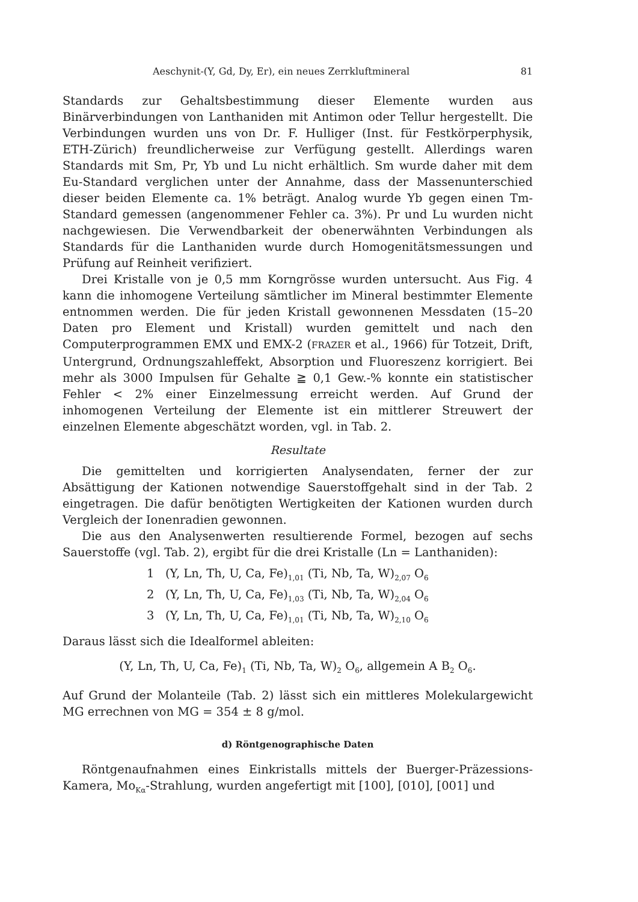Aeschynit-(Y, Gd, Dy, Er), ein neues Zerrkluftmineral 81
Standards zur Gehaltsbestimmung dieser Elemente wurden aus Binärverbindungen von Lanthaniden mit Antimon oder Tellur hergestellt. Die Verbindungen wurden uns von Dr. F. Hulliger (Inst. für Festkörperphysik, ETH-Zürich) freundlicherweise zur Verfügung gestellt. Allerdings waren Standards mit Sm, Pr, Yb und Lu nicht erhältlich. Sm wurde daher mit dem Eu-Standard verglichen unter der Annahme, dass der Massenunterschied dieser beiden Elemente ca. 1% beträgt. Analog wurde Yb gegen einen Tm-Standard gemessen (angenommener Fehler ca. 3%). Pr und Lu wurden nicht nachgewiesen. Die Verwendbarkeit der obenerwähnten Verbindungen als Standards für die Lanthaniden wurde durch Homogenitätsmessungen und Prüfung auf Reinheit verifiziert.
Drei Kristalle von je 0,5 mm Korngrösse wurden untersucht. Aus Fig. 4 kann die inhomogene Verteilung sämtlicher im Mineral bestimmter Elemente entnommen werden. Die für jeden Kristall gewonnenen Messdaten (15–20 Daten pro Element und Kristall) wurden gemittelt und nach den Computerprogrammen EMX und EMX-2 (FRAZER et al., 1966) für Totzeit, Drift, Untergrund, Ordnungszahleffekt, Absorption und Fluoreszenz korrigiert. Bei mehr als 3000 Impulsen für Gehalte ≧ 0,1 Gew.-% konnte ein statistischer Fehler < 2% einer Einzelmessung erreicht werden. Auf Grund der inhomogenen Verteilung der Elemente ist ein mittlerer Streuwert der einzelnen Elemente abgeschätzt worden, vgl. in Tab. 2.
Resultate
Die gemittelten und korrigierten Analysendaten, ferner der zur Absättigung der Kationen notwendige Sauerstoffgehalt sind in der Tab. 2 eingetragen. Die dafür benötigten Wertigkeiten der Kationen wurden durch Vergleich der Ionenradien gewonnen.
Die aus den Analysenwerten resultierende Formel, bezogen auf sechs Sauerstoffe (vgl. Tab. 2), ergibt für die drei Kristalle (Ln = Lanthaniden):
1 (Y, Ln, Th, U, Ca, Fe)<sub>1,01</sub> (Ti, Nb, Ta, W)<sub>2,07</sub> O<sub>6</sub>
2 (Y, Ln, Th, U, Ca, Fe)<sub>1,03</sub> (Ti, Nb, Ta, W)<sub>2,04</sub> O<sub>6</sub>
3 (Y, Ln, Th, U, Ca, Fe)<sub>1,01</sub> (Ti, Nb, Ta, W)<sub>2,10</sub> O<sub>6</sub>
Daraus lässt sich die Idealformel ableiten:
(Y, Ln, Th, U, Ca, Fe)<sub>1</sub> (Ti, Nb, Ta, W)<sub>2</sub> O<sub>6</sub>, allgemein A B<sub>2</sub> O<sub>6</sub>.
Auf Grund der Molanteile (Tab. 2) lässt sich ein mittleres Molekulargewicht MG errechnen von MG = 354 ± 8 g/mol.
d) Röntgenographische Daten
Röntgenaufnahmen eines Einkristalls mittels der Buerger-Präzessions-Kamera, Mo<sub>Kα</sub>-Strahlung, wurden angefertigt mit [100], [010], [001] und